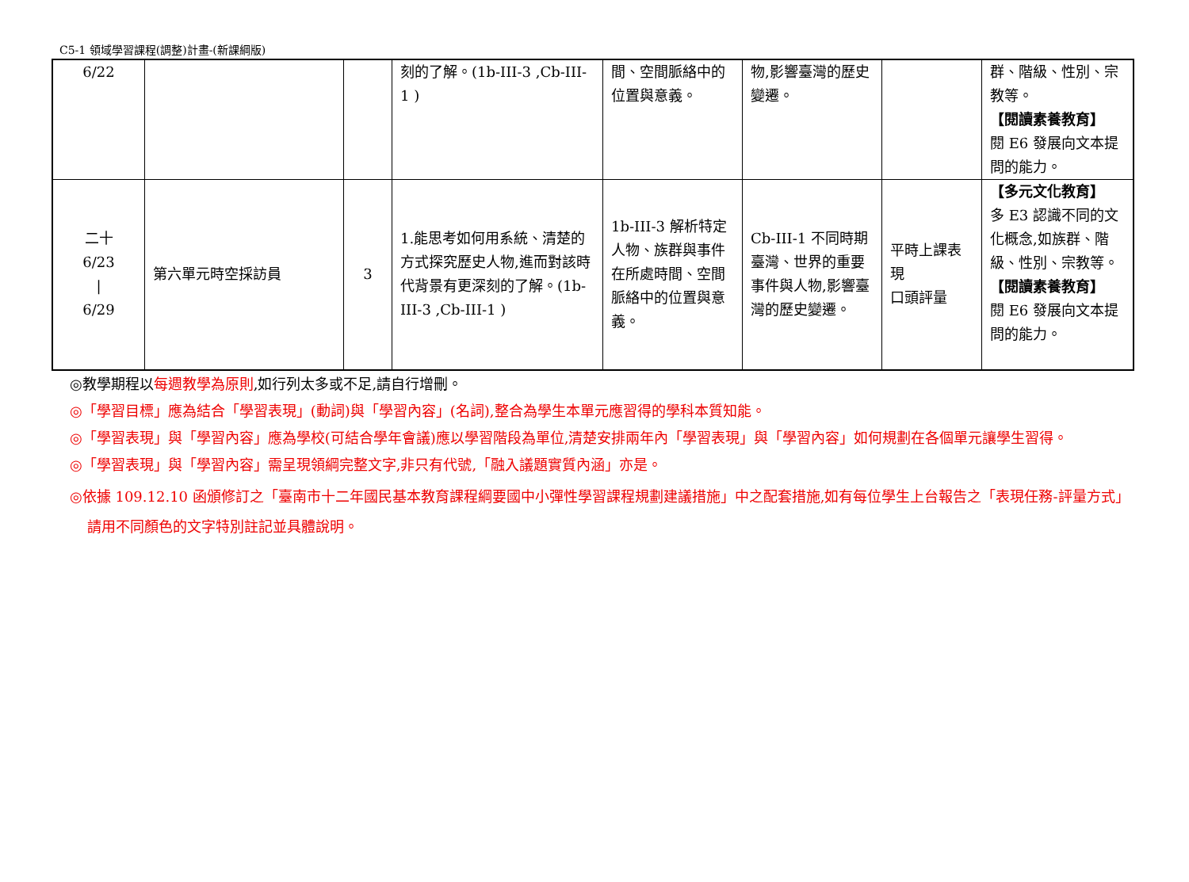C5-1 領域學習課程(調整)計畫-(新課綱版)
| 6/22 | | | 刻的了解。(1b-III-3 ,Cb-III-1 ) | 間、空間脈絡中的位置與意義。 | 物,影響臺灣的歷史變遷。 | | 群、階級、性別、宗教等。 【閱讀素養教育】 閱 E6 發展向文本提問的能力。 |
| 二十 6/23 / 6/29 | 第六單元時空採訪員 | 3 | 1.能思考如何用系統、清楚的方式探究歷史人物,進而對該時代背景有更深刻的了解。(1b-III-3 ,Cb-III-1 ) | 1b-III-3 解析特定人物、族群與事件在所處時間、空間脈絡中的位置與意義。 | Cb-III-1 不同時期臺灣、世界的重要事件與人物,影響臺灣的歷史變遷。 | 平時上課表現 口頭評量 | 【多元文化教育】 多 E3 認識不同的文化概念,如族群、階級、性別、宗教等。 【閱讀素養教育】 閱 E6 發展向文本提問的能力。 |
◎教學期程以每週教學為原則,如行列太多或不足,請自行增刪。
◎「學習目標」應為結合「學習表現」(動詞)與「學習內容」(名詞),整合為學生本單元應習得的學科本質知能。
◎「學習表現」與「學習內容」應為學校(可結合學年會議)應以學習階段為單位,清楚安排兩年內「學習表現」與「學習內容」如何規劃在各個單元讓學生習得。
◎「學習表現」與「學習內容」需呈現領綱完整文字,非只有代號,「融入議題實質內涵」亦是。
◎依據 109.12.10 函頒修訂之「臺南市十二年國民基本教育課程綱要國中小彈性學習課程規劃建議措施」中之配套措施,如有每位學生上台報告之「表現任務-評量方式」請用不同顏色的文字特別註記並具體說明。